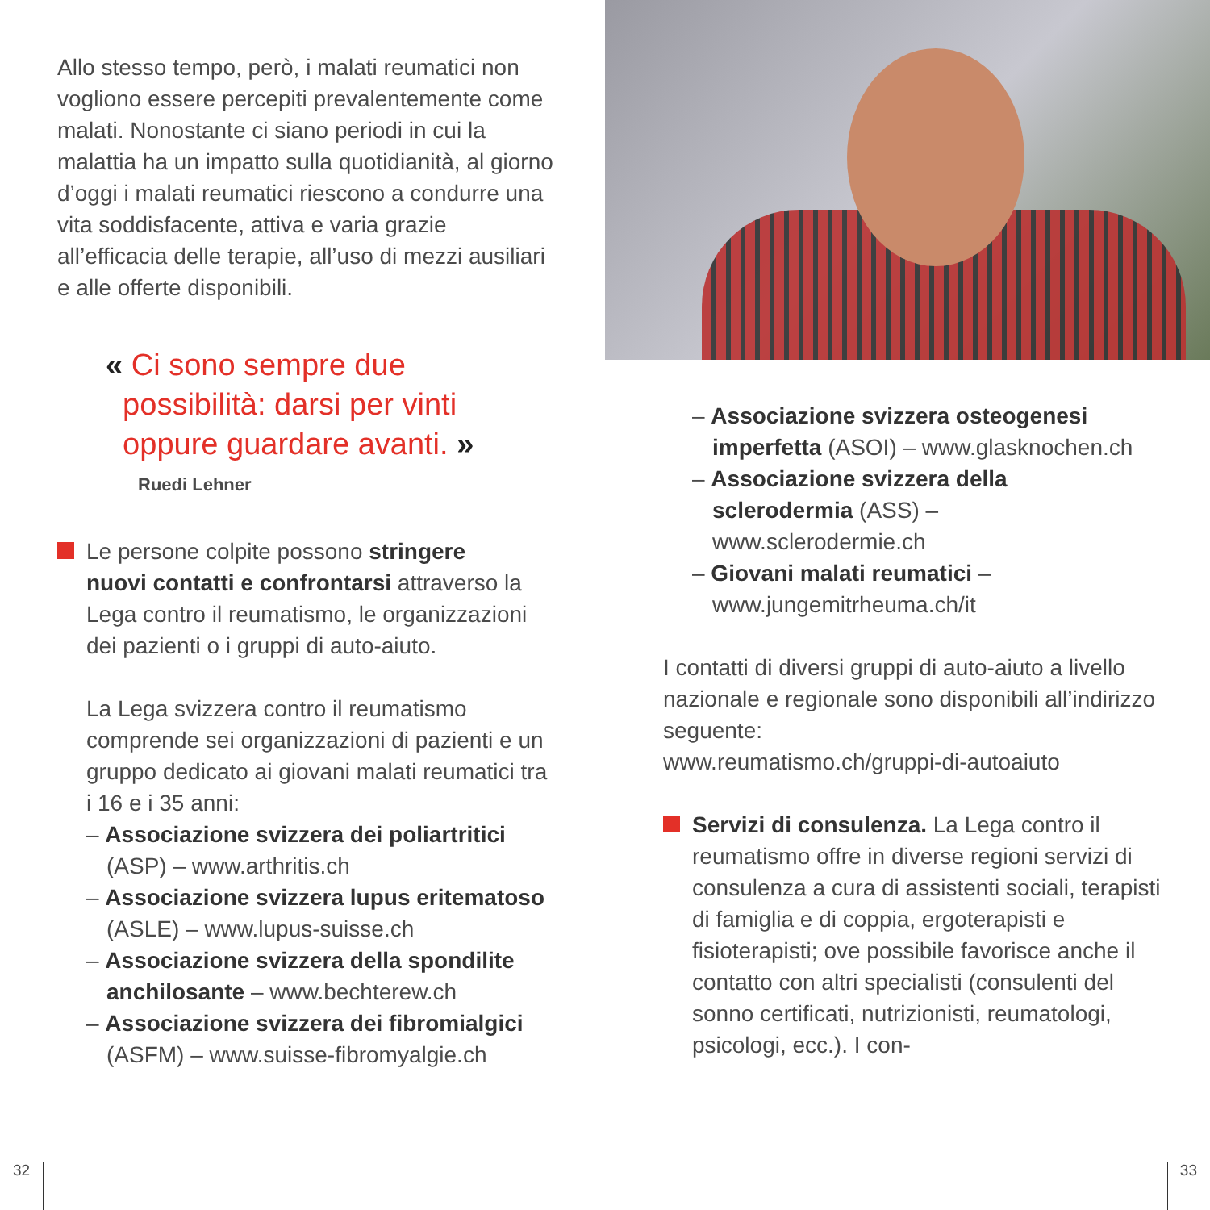Allo stesso tempo, però, i malati reumatici non vogliono essere percepiti prevalentemente come malati. Nonostante ci siano periodi in cui la malattia ha un impatto sulla quotidianità, al giorno d’oggi i malati reumatici riescono a condurre una vita soddisfacente, attiva e varia grazie all’efficacia delle terapie, all’uso di mezzi ausiliari e alle offerte disponibili.
« Ci sono sempre due
possibilità: darsi per vinti
oppure guardare avanti. »
Ruedi Lehner
Le persone colpite possono stringere
nuovi contatti e confrontarsi attraverso la Lega contro il reumatismo, le organizzazioni dei pazienti o i gruppi di auto-aiuto.
La Lega svizzera contro il reumatismo comprende sei organizzazioni di pazienti e un gruppo dedicato ai giovani malati reumatici tra i 16 e i 35 anni:
– Associazione svizzera dei poliartritici (ASP) – www.arthritis.ch
– Associazione svizzera lupus eritematoso (ASLE) – www.lupus-suisse.ch
– Associazione svizzera della spondilite anchilosante – www.bechterew.ch
– Associazione svizzera dei fibromialgici (ASFM) – www.suisse-fibromyalgie.ch
– Associazione svizzera osteogenesi imperfetta (ASOI) – www.glasknochen.ch
– Associazione svizzera della sclerodermia (ASS) – www.sclerodermie.ch
– Giovani malati reumatici – www.jungemitrheuma.ch/it
I contatti di diversi gruppi di auto-aiuto a livello nazionale e regionale sono disponibili all’indirizzo seguente:
www.reumatismo.ch/gruppi-di-autoaiuto
Servizi di consulenza. La Lega contro il
reumatismo offre in diverse regioni servizi di consulenza a cura di assistenti sociali, terapisti di famiglia e di coppia, ergoterapisti e fisioterapisti; ove possibile favorisce anche il contatto con altri specialisti (consulenti del sonno certificati, nutrizionisti, reumatologi, psicologi, ecc.). I con-
32 33